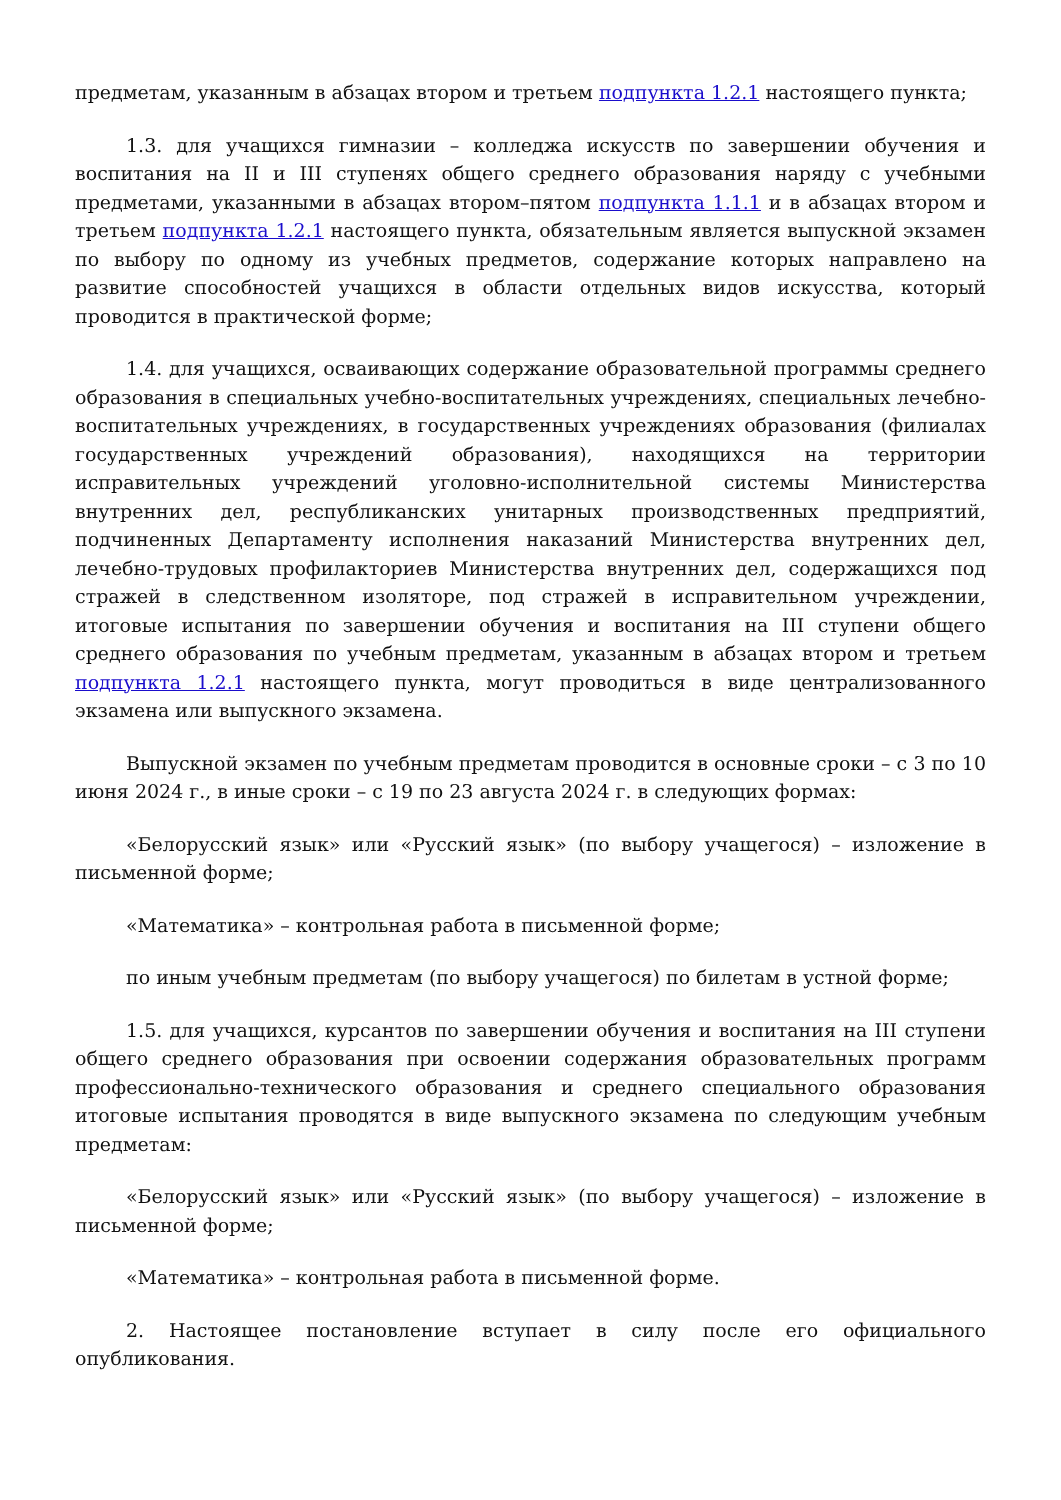предметам, указанным в абзацах втором и третьем подпункта 1.2.1 настоящего пункта;
1.3. для учащихся гимназии – колледжа искусств по завершении обучения и воспитания на II и III ступенях общего среднего образования наряду с учебными предметами, указанными в абзацах втором–пятом подпункта 1.1.1 и в абзацах втором и третьем подпункта 1.2.1 настоящего пункта, обязательным является выпускной экзамен по выбору по одному из учебных предметов, содержание которых направлено на развитие способностей учащихся в области отдельных видов искусства, который проводится в практической форме;
1.4. для учащихся, осваивающих содержание образовательной программы среднего образования в специальных учебно-воспитательных учреждениях, специальных лечебно-воспитательных учреждениях, в государственных учреждениях образования (филиалах государственных учреждений образования), находящихся на территории исправительных учреждений уголовно-исполнительной системы Министерства внутренних дел, республиканских унитарных производственных предприятий, подчиненных Департаменту исполнения наказаний Министерства внутренних дел, лечебно-трудовых профилакториев Министерства внутренних дел, содержащихся под стражей в следственном изоляторе, под стражей в исправительном учреждении, итоговые испытания по завершении обучения и воспитания на III ступени общего среднего образования по учебным предметам, указанным в абзацах втором и третьем подпункта 1.2.1 настоящего пункта, могут проводиться в виде централизованного экзамена или выпускного экзамена.
Выпускной экзамен по учебным предметам проводится в основные сроки – с 3 по 10 июня 2024 г., в иные сроки – с 19 по 23 августа 2024 г. в следующих формах:
«Белорусский язык» или «Русский язык» (по выбору учащегося) – изложение в письменной форме;
«Математика» – контрольная работа в письменной форме;
по иным учебным предметам (по выбору учащегося) по билетам в устной форме;
1.5. для учащихся, курсантов по завершении обучения и воспитания на III ступени общего среднего образования при освоении содержания образовательных программ профессионально-технического образования и среднего специального образования итоговые испытания проводятся в виде выпускного экзамена по следующим учебным предметам:
«Белорусский язык» или «Русский язык» (по выбору учащегося) – изложение в письменной форме;
«Математика» – контрольная работа в письменной форме.
2. Настоящее постановление вступает в силу после его официального опубликования.